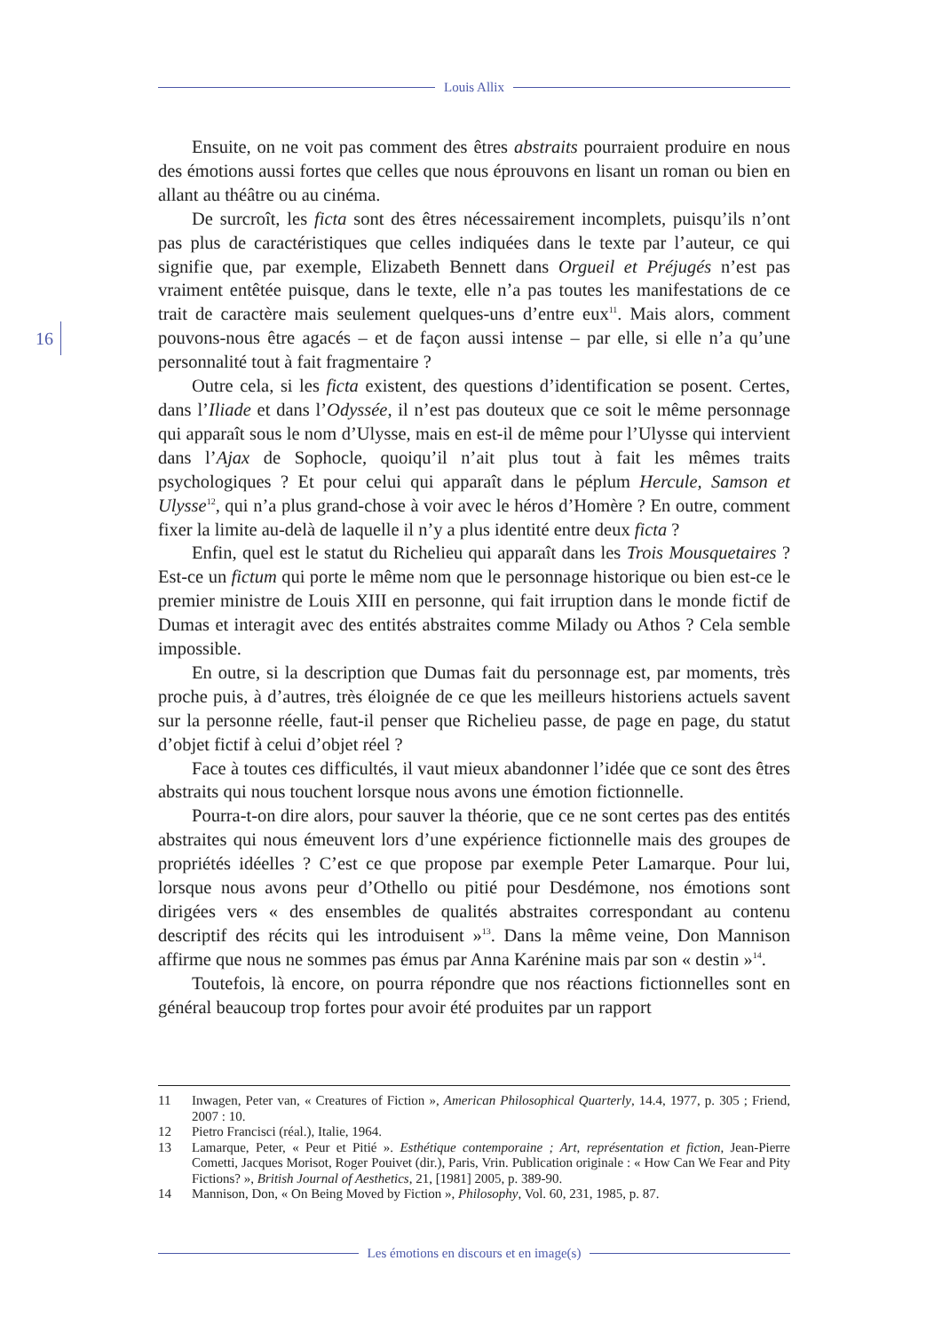Louis Allix
16
Ensuite, on ne voit pas comment des êtres abstraits pourraient produire en nous des émotions aussi fortes que celles que nous éprouvons en lisant un roman ou bien en allant au théâtre ou au cinéma.
De surcroît, les ficta sont des êtres nécessairement incomplets, puisqu’ils n’ont pas plus de caractéristiques que celles indiquées dans le texte par l’auteur, ce qui signifie que, par exemple, Elizabeth Bennett dans Orgueil et Préjugés n’est pas vraiment entêtée puisque, dans le texte, elle n’a pas toutes les manifestations de ce trait de caractère mais seulement quelques-uns d’entre eux<sup>11</sup>. Mais alors, comment pouvons-nous être agacés – et de façon aussi intense – par elle, si elle n’a qu’une personnalité tout à fait fragmentaire ?
Outre cela, si les ficta existent, des questions d’identification se posent. Certes, dans l’Iliade et dans l’Odyssée, il n’est pas douteux que ce soit le même personnage qui apparaît sous le nom d’Ulysse, mais en est-il de même pour l’Ulysse qui intervient dans l’Ajax de Sophocle, quoiqu’il n’ait plus tout à fait les mêmes traits psychologiques ? Et pour celui qui apparaît dans le péplum Hercule, Samson et Ulysse<sup>12</sup>, qui n’a plus grand-chose à voir avec le héros d’Homère ? En outre, comment fixer la limite au-delà de laquelle il n’y a plus identité entre deux ficta ?
Enfin, quel est le statut du Richelieu qui apparaît dans les Trois Mousquetaires ? Est-ce un fictum qui porte le même nom que le personnage historique ou bien est-ce le premier ministre de Louis XIII en personne, qui fait irruption dans le monde fictif de Dumas et interagit avec des entités abstraites comme Milady ou Athos ? Cela semble impossible.
En outre, si la description que Dumas fait du personnage est, par moments, très proche puis, à d’autres, très éloignée de ce que les meilleurs historiens actuels savent sur la personne réelle, faut-il penser que Richelieu passe, de page en page, du statut d’objet fictif à celui d’objet réel ?
Face à toutes ces difficultés, il vaut mieux abandonner l’idée que ce sont des êtres abstraits qui nous touchent lorsque nous avons une émotion fictionnelle.
Pourra-t-on dire alors, pour sauver la théorie, que ce ne sont certes pas des entités abstraites qui nous émeuvent lors d’une expérience fictionnelle mais des groupes de propriétés idéelles ? C’est ce que propose par exemple Peter Lamarque. Pour lui, lorsque nous avons peur d’Othello ou pitié pour Desdémone, nos émotions sont dirigées vers « des ensembles de qualités abstraites correspondant au contenu descriptif des récits qui les introduisent »<sup>13</sup>. Dans la même veine, Don Mannison affirme que nous ne sommes pas émus par Anna Karénine mais par son « destin »<sup>14</sup>.
Toutefois, là encore, on pourra répondre que nos réactions fictionnelles sont en général beaucoup trop fortes pour avoir été produites par un rapport
11 Inwagen, Peter van, « Creatures of Fiction », American Philosophical Quarterly, 14.4, 1977, p. 305 ; Friend, 2007 : 10.
12 Pietro Francisci (réal.), Italie, 1964.
13 Lamarque, Peter, « Peur et Pitié ». Esthétique contemporaine ; Art, représentation et fiction, Jean-Pierre Cometti, Jacques Morisot, Roger Pouivet (dir.), Paris, Vrin. Publication originale : « How Can We Fear and Pity Fictions? », British Journal of Aesthetics, 21, [1981] 2005, p. 389-90.
14 Mannison, Don, « On Being Moved by Fiction », Philosophy, Vol. 60, 231, 1985, p. 87.
Les émotions en discours et en image(s)